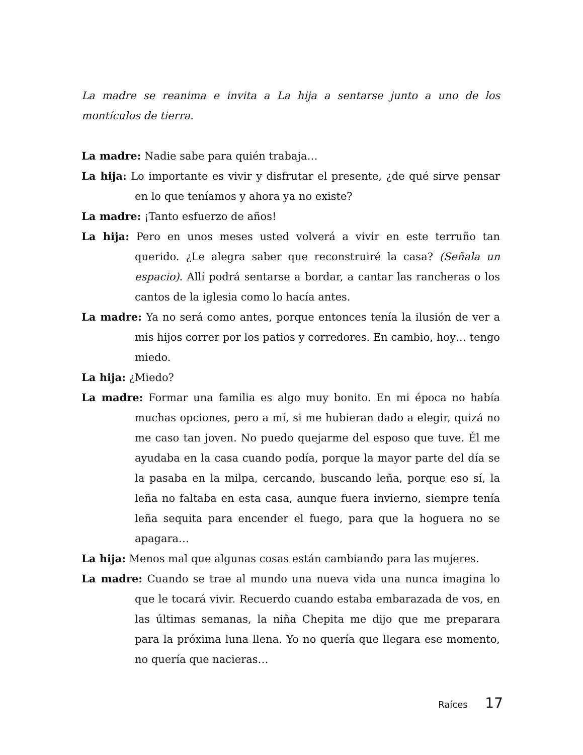La madre se reanima e invita a La hija a sentarse junto a uno de los montículos de tierra.
La madre: Nadie sabe para quién trabaja…
La hija: Lo importante es vivir y disfrutar el presente, ¿de qué sirve pensar en lo que teníamos y ahora ya no existe?
La madre: ¡Tanto esfuerzo de años!
La hija: Pero en unos meses usted volverá a vivir en este terruño tan querido. ¿Le alegra saber que reconstruiré la casa? (Señala un espacio). Allí podrá sentarse a bordar, a cantar las rancheras o los cantos de la iglesia como lo hacía antes.
La madre: Ya no será como antes, porque entonces tenía la ilusión de ver a mis hijos correr por los patios y corredores. En cambio, hoy… tengo miedo.
La hija: ¿Miedo?
La madre: Formar una familia es algo muy bonito. En mi época no había muchas opciones, pero a mí, si me hubieran dado a elegir, quizá no me caso tan joven. No puedo quejarme del esposo que tuve. Él me ayudaba en la casa cuando podía, porque la mayor parte del día se la pasaba en la milpa, cercando, buscando leña, porque eso sí, la leña no faltaba en esta casa, aunque fuera invierno, siempre tenía leña sequita para encender el fuego, para que la hoguera no se apagara…
La hija: Menos mal que algunas cosas están cambiando para las mujeres.
La madre: Cuando se trae al mundo una nueva vida una nunca imagina lo que le tocará vivir. Recuerdo cuando estaba embarazada de vos, en las últimas semanas, la niña Chepita me dijo que me preparara para la próxima luna llena. Yo no quería que llegara ese momento, no quería que nacieras…
Raíces 17